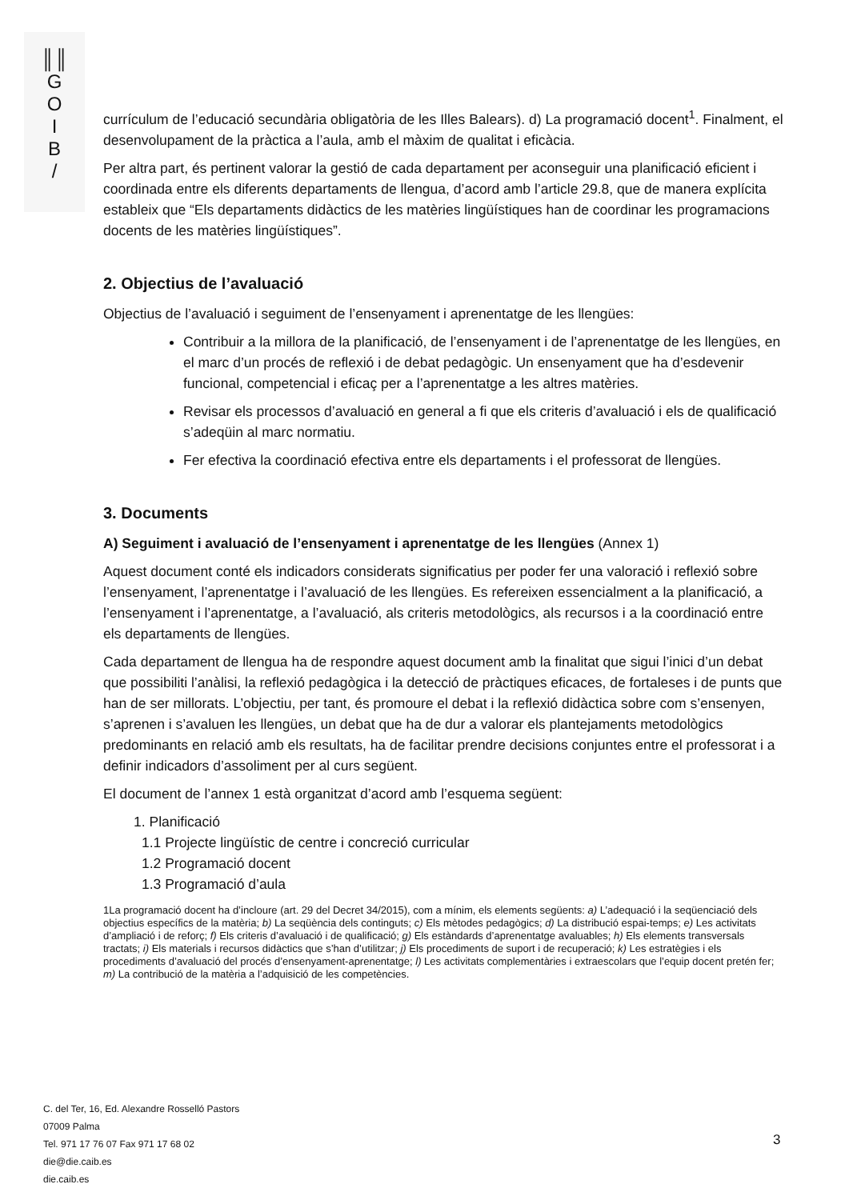║║
G
O
I
B
/
currículum de l’educació secundària obligatòria de les Illes Balears). d) La programació docent<sup>1</sup>. Finalment, el desenvolupament de la pràctica a l’aula, amb el màxim de qualitat i eficàcia.
Per altra part, és pertinent valorar la gestió de cada departament per aconseguir una planificació eficient i coordinada entre els diferents departaments de llengua, d’acord amb l’article 29.8, que de manera explícita estableix que “Els departaments didàctics de les matèries lingüístiques han de coordinar les programacions docents de les matèries lingüístiques”.
2. Objectius de l’avaluació
Objectius de l’avaluació i seguiment de l’ensenyament i aprenentatge de les llengües:
Contribuir a la millora de la planificació, de l’ensenyament i de l’aprenentatge de les llengües, en el marc d’un procés de reflexió i de debat pedagògic. Un ensenyament que ha d’esdevenir funcional, competencial i eficaç per a l’aprenentatge a les altres matèries.
Revisar els processos d’avaluació en general a fi que els criteris d’avaluació i els de qualificació s’adeqüin al marc normatiu.
Fer efectiva la coordinació efectiva entre els departaments i el professorat de llengües.
3. Documents
A) Seguiment i avaluació de l’ensenyament i aprenentatge de les llengües (Annex 1)
Aquest document conté els indicadors considerats significatius per poder fer una valoració i reflexió sobre l’ensenyament, l’aprenentatge i l’avaluació de les llengües. Es refereixen essencialment a la planificació, a l’ensenyament i l’aprenentatge, a l’avaluació, als criteris metodològics, als recursos i a la coordinació entre els departaments de llengües.
Cada departament de llengua ha de respondre aquest document amb la finalitat que sigui l’inici d’un debat que possibiliti l’anàlisi, la reflexió pedagògica i la detecció de pràctiques eficaces, de fortaleses i de punts que han de ser millorats. L’objectiu, per tant, és promoure el debat i la reflexió didàctica sobre com s’ensenyen, s’aprenen i s’avaluen les llengües, un debat que ha de dur a valorar els plantejaments metodològics predominants en relació amb els resultats, ha de facilitar prendre decisions conjuntes entre el professorat i a definir indicadors d’assoliment per al curs següent.
El document de l’annex 1 està organitzat d’acord amb l’esquema següent:
1. Planificació
1.1 Projecte lingüístic de centre i concreció curricular
1.2 Programació docent
1.3 Programació d’aula
1La programació docent ha d’incloure (art. 29 del Decret 34/2015), com a mínim, els elements següents: a) L’adequació i la seqüenciació dels objectius específics de la matèria; b) La seqüència dels continguts; c) Els mètodes pedagògics; d) La distribució espai-temps; e) Les activitats d’ampliació i de reforç; f) Els criteris d’avaluació i de qualificació; g) Els estàndards d’aprenentatge avaluables; h) Els elements transversals tractats; i) Els materials i recursos didàctics que s’han d’utilitzar; j) Els procediments de suport i de recuperació; k) Les estratègies i els procediments d’avaluació del procés d’ensenyament-aprenentatge; l) Les activitats complementàries i extraescolars que l’equip docent pretén fer; m) La contribució de la matèria a l’adquisició de les competències.
C. del Ter, 16, Ed. Alexandre Rosselló Pastors
07009 Palma
Tel. 971 17 76 07 Fax 971 17 68 02
die@die.caib.es
die.caib.es
3